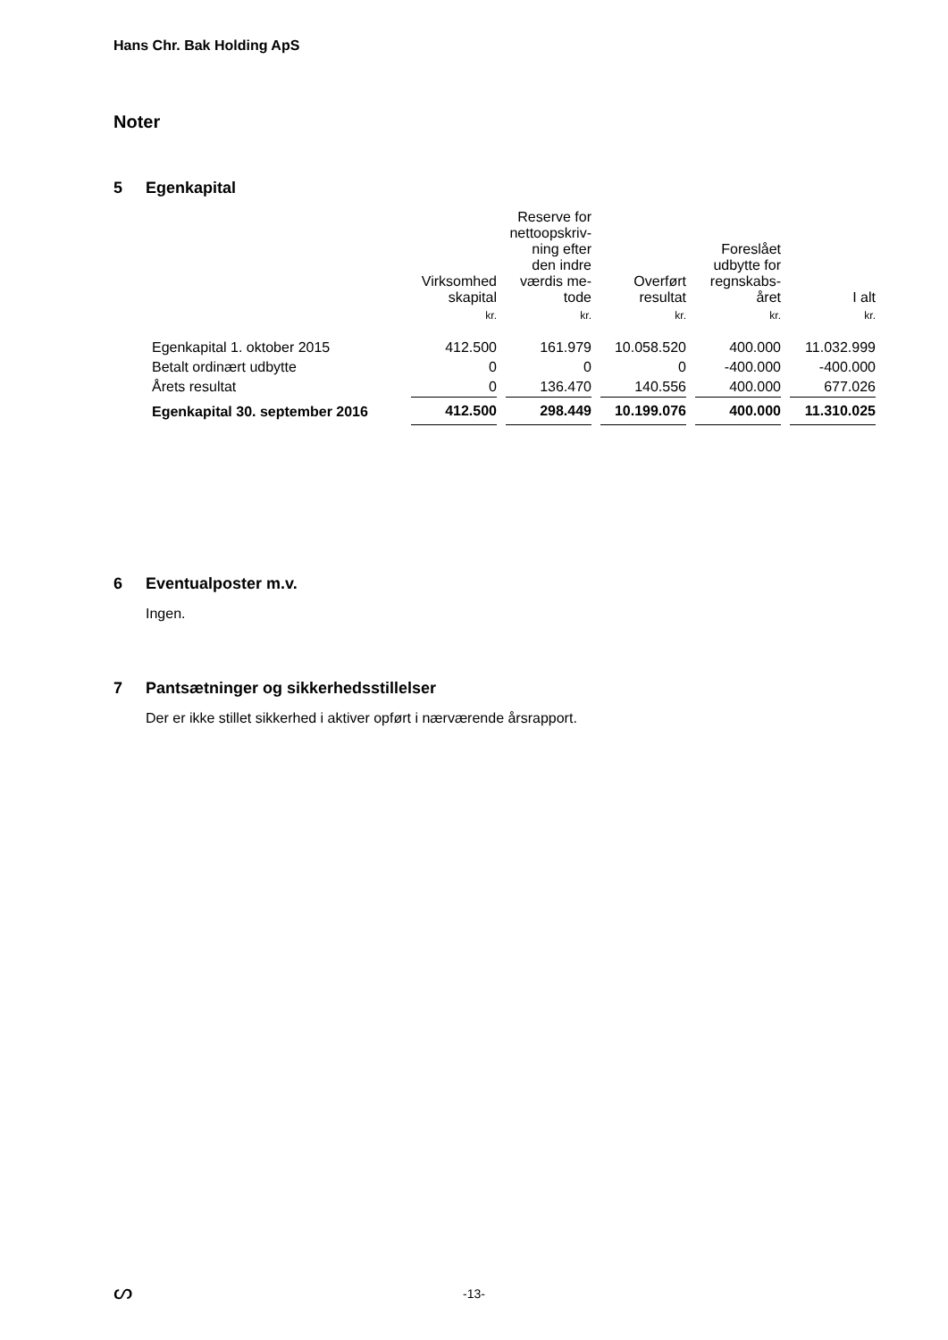Hans Chr. Bak Holding ApS
Noter
5 Egenkapital
| | Virksomhed skapital | Reserve for nettoopskriv- ning efter den indre værdis me- tode | Overført resultat | Foreslået udbytte for regnskabs- året | I alt |
| --- | --- | --- | --- | --- | --- |
| | kr. | kr. | kr. | kr. | kr. |
| Egenkapital 1. oktober 2015 | 412.500 | 161.979 | 10.058.520 | 400.000 | 11.032.999 |
| Betalt ordinært udbytte | 0 | 0 | 0 | -400.000 | -400.000 |
| Årets resultat | 0 | 136.470 | 140.556 | 400.000 | 677.026 |
| Egenkapital 30. september 2016 | 412.500 | 298.449 | 10.199.076 | 400.000 | 11.310.025 |
6 Eventualposter m.v.
Ingen.
7 Pantsætninger og sikkerhedsstillelser
Der er ikke stillet sikkerhed i aktiver opført i nærværende årsrapport.
ᔕ
-13-